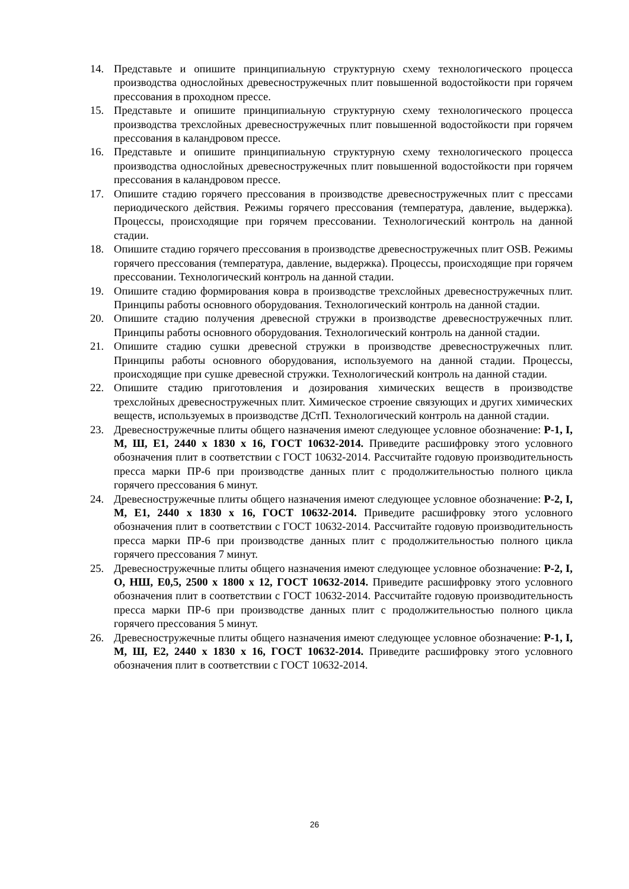14. Представьте и опишите принципиальную структурную схему технологического процесса производства однослойных древесностружечных плит повышенной водостойкости при горячем прессования в проходном прессе.
15. Представьте и опишите принципиальную структурную схему технологического процесса производства трехслойных древесностружечных плит повышенной водостойкости при горячем прессования в каландровом прессе.
16. Представьте и опишите принципиальную структурную схему технологического процесса производства однослойных древесностружечных плит повышенной водостойкости при горячем прессования в каландровом прессе.
17. Опишите стадию горячего прессования в производстве древесностружечных плит с прессами периодического действия. Режимы горячего прессования (температура, давление, выдержка). Процессы, происходящие при горячем прессовании. Технологический контроль на данной стадии.
18. Опишите стадию горячего прессования в производстве древесностружечных плит OSB. Режимы горячего прессования (температура, давление, выдержка). Процессы, происходящие при горячем прессовании. Технологический контроль на данной стадии.
19. Опишите стадию формирования ковра в производстве трехслойных древесностружечных плит. Принципы работы основного оборудования. Технологический контроль на данной стадии.
20. Опишите стадию получения древесной стружки в производстве древесностружечных плит. Принципы работы основного оборудования. Технологический контроль на данной стадии.
21. Опишите стадию сушки древесной стружки в производстве древесностружечных плит. Принципы работы основного оборудования, используемого на данной стадии. Процессы, происходящие при сушке древесной стружки. Технологический контроль на данной стадии.
22. Опишите стадию приготовления и дозирования химических веществ в производстве трехслойных древесностружечных плит. Химическое строение связующих и других химических веществ, используемых в производстве ДСтП. Технологический контроль на данной стадии.
23. Древесностружечные плиты общего назначения имеют следующее условное обозначение: Р-1, I, М, Ш, Е1, 2440 х 1830 х 16, ГОСТ 10632-2014. Приведите расшифровку этого условного обозначения плит в соответствии с ГОСТ 10632-2014. Рассчитайте годовую производительность пресса марки ПР-6 при производстве данных плит с продолжительностью полного цикла горячего прессования 6 минут.
24. Древесностружечные плиты общего назначения имеют следующее условное обозначение: Р-2, I, М, Е1, 2440 х 1830 х 16, ГОСТ 10632-2014. Приведите расшифровку этого условного обозначения плит в соответствии с ГОСТ 10632-2014. Рассчитайте годовую производительность пресса марки ПР-6 при производстве данных плит с продолжительностью полного цикла горячего прессования 7 минут.
25. Древесностружечные плиты общего назначения имеют следующее условное обозначение: Р-2, I, О, НШ, Е0,5, 2500 х 1800 х 12, ГОСТ 10632-2014. Приведите расшифровку этого условного обозначения плит в соответствии с ГОСТ 10632-2014. Рассчитайте годовую производительность пресса марки ПР-6 при производстве данных плит с продолжительностью полного цикла горячего прессования 5 минут.
26. Древесностружечные плиты общего назначения имеют следующее условное обозначение: Р-1, I, М, Ш, Е2, 2440 х 1830 х 16, ГОСТ 10632-2014. Приведите расшифровку этого условного обозначения плит в соответствии с ГОСТ 10632-2014.
26